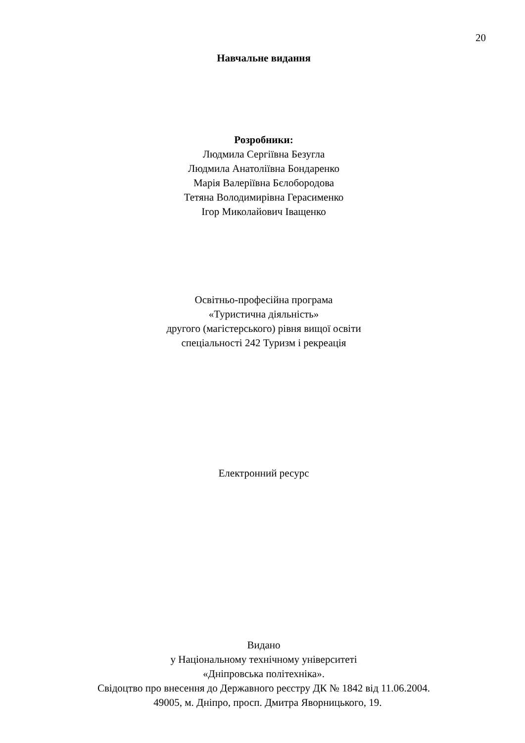20
Навчальне видання
Розробники:
Людмила Сергіївна Безугла
Людмила Анатоліївна Бондаренко
Марія Валеріївна Бєлобородова
Тетяна Володимирівна Герасименко
Ігор Миколайович Іващенко
Освітньо-професійна програма
«Туристична діяльність»
другого (магістерського) рівня вищої освіти
спеціальності 242 Туризм і рекреація
Електронний ресурс
Видано
у Національному технічному університеті
«Дніпровська політехніка».
Свідоцтво про внесення до Державного реєстру ДК № 1842 від 11.06.2004.
49005, м. Дніпро, просп. Дмитра Яворницького, 19.